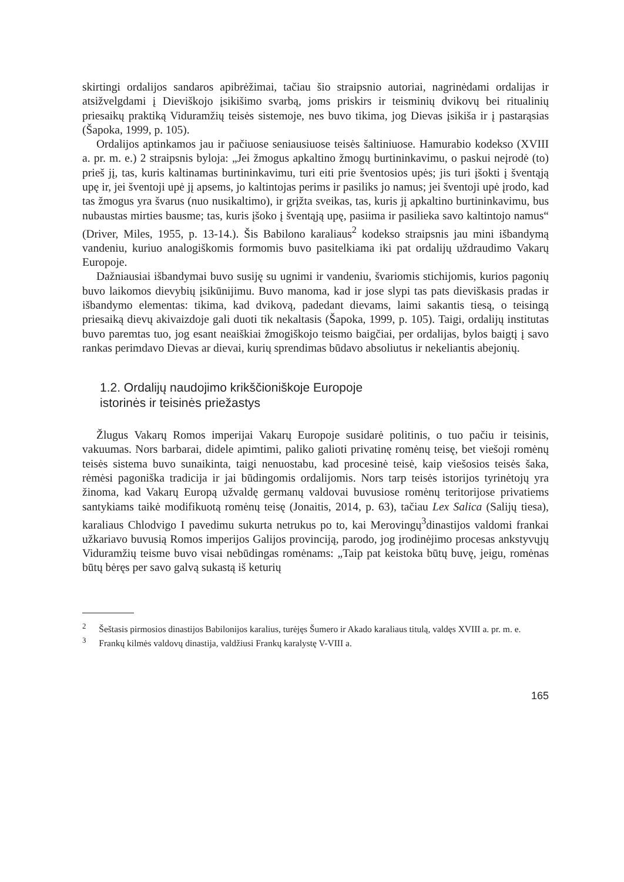skirtingi ordalijos sandaros apibrėžimai, tačiau šio straipsnio autoriai, nagrinėdami ordalijas ir atsižvelgdami į Dieviškojo įsikišimo svarbą, joms priskirs ir teisminių dvikovų bei ritualinių priesaikų praktiką Viduramžių teisės sistemoje, nes buvo tikima, jog Dievas įsikiša ir į pastarąsias (Šapoka, 1999, p. 105).
Ordalijos aptinkamos jau ir pačiuose seniausiuose teisės šaltiniuose. Hamurabio kodekso (XVIII a. pr. m. e.) 2 straipsnis byloja: „Jei žmogus apkaltino žmogų burtininkavimu, o paskui neįrodė (to) prieš jį, tas, kuris kaltinamas burtininkavimu, turi eiti prie šventosios upės; jis turi įšokti į šventąją upę ir, jei šventoji upė jį apsems, jo kaltintojas perims ir pasiliks jo namus; jei šventoji upė įrodo, kad tas žmogus yra švarus (nuo nusikaltimo), ir grįžta sveikas, tas, kuris jį apkaltino burtininkavimu, bus nubaustas mirties bausme; tas, kuris įšoko į šventąją upę, pasiima ir pasilieka savo kaltintojo namus“ (Driver, Miles, 1955, p. 13-14.). Šis Babilono karaliaus<sup>2</sup> kodekso straipsnis jau mini išbandymą vandeniu, kuriuo analogiškomis formomis buvo pasitelkiama iki pat ordalijų uždraudimo Vakarų Europoje.
Dažniausiai išbandymai buvo susiję su ugnimi ir vandeniu, švariomis stichijomis, kurios pagonių buvo laikomos dievybių įsikūnijimu. Buvo manoma, kad ir jose slypi tas pats dieviškasis pradas ir išbandymo elementas: tikima, kad dvikovą, padedant dievams, laimi sakantis tiesą, o teisingą priesaiką dievų akivaizdoje gali duoti tik nekaltasis (Šapoka, 1999, p. 105). Taigi, ordalijų institutas buvo paremtas tuo, jog esant neaiškiai žmogiškojo teismo baigčiai, per ordalijas, bylos baigtį į savo rankas perimdavo Dievas ar dievai, kurių sprendimas būdavo absoliutus ir nekeliantis abejonių.
1.2. Ordalijų naudojimo krikščioniškoje Europoje
istorinės ir teisinės priežastys
Žlugus Vakarų Romos imperijai Vakarų Europoje susidarė politinis, o tuo pačiu ir teisinis, vakuumas. Nors barbarai, didele apimtimi, paliko galioti privatinę romėnų teisę, bet viešoji romėnų teisės sistema buvo sunaikinta, taigi nenuostabu, kad procesinė teisė, kaip viešosios teisės šaka, rėmėsi pagoniška tradicija ir jai būdingomis ordalijomis. Nors tarp teisės istorijos tyrinėtojų yra žinoma, kad Vakarų Europą užvaldę germanų valdovai buvusiose romėnų teritorijose privatiems santykiams taikė modifikuotą romėnų teisę (Jonaitis, 2014, p. 63), tačiau Lex Salica (Salijų tiesa), karaliaus Chlodvigo I pavedimu sukurta netrukus po to, kai Merovingų<sup>3</sup>dinastijos valdomi frankai užkariavo buvusią Romos imperijos Galijos provinciją, parodo, jog įrodinėjimo procesas ankstyvųjų Viduramžių teisme buvo visai nebūdingas romėnams: „Taip pat keistoka būtų buvę, jeigu, romėnas būtų bėręs per savo galvą sukastą iš keturių
<sup>2</sup> Šeštasis pirmosios dinastijos Babilonijos karalius, turėjęs Šumero ir Akado karaliaus titulą, valdęs XVIII a. pr. m. e.
<sup>3</sup> Frankų kilmės valdovų dinastija, valdžiusi Frankų karalystę V-VIII a.
165